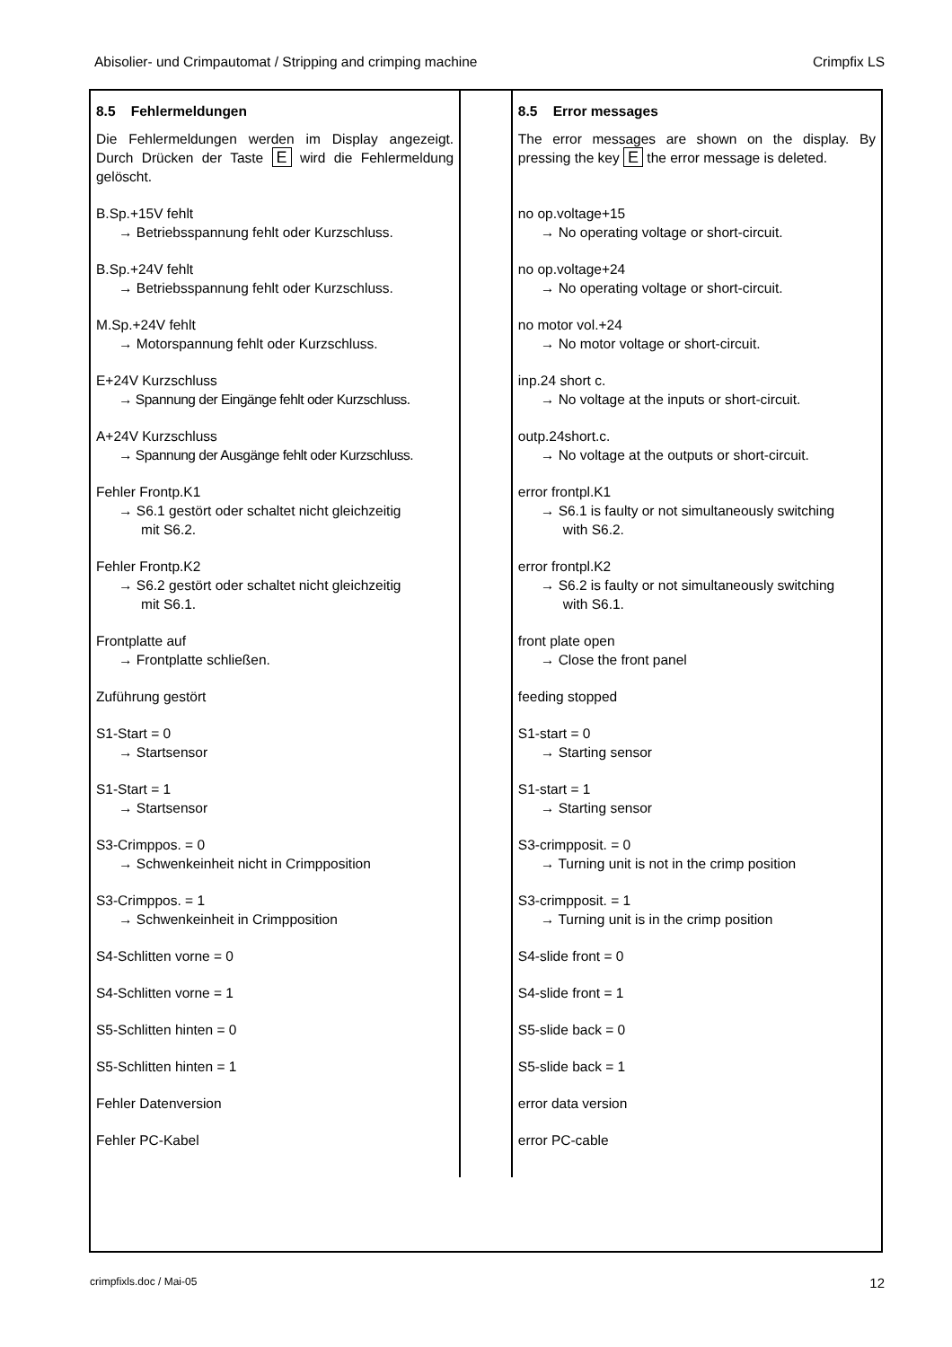Abisolier- und Crimpautomat / Stripping and crimping machine Crimpfix LS
8.5 Fehlermeldungen
Die Fehlermeldungen werden im Display angezeigt. Durch Drücken der Taste E wird die Fehlermeldung gelöscht.
B.Sp.+15V fehlt
→ Betriebsspannung fehlt oder Kurzschluss.
B.Sp.+24V fehlt
→ Betriebsspannung fehlt oder Kurzschluss.
M.Sp.+24V fehlt
→ Motorspannung fehlt oder Kurzschluss.
E+24V Kurzschluss
→ Spannung der Eingänge fehlt oder Kurzschluss.
A+24V Kurzschluss
→ Spannung der Ausgänge fehlt oder Kurzschluss.
Fehler Frontp.K1
→ S6.1 gestört oder schaltet nicht gleichzeitig
mit S6.2.
Fehler Frontp.K2
→ S6.2 gestört oder schaltet nicht gleichzeitig
mit S6.1.
Frontplatte auf
→ Frontplatte schließen.
Zuführung gestört
S1-Start = 0
→ Startsensor
S1-Start = 1
→ Startsensor
S3-Crimppos. = 0
→ Schwenkeinheit nicht in Crimpposition
S3-Crimppos. = 1
→ Schwenkeinheit in Crimpposition
S4-Schlitten vorne = 0
S4-Schlitten vorne = 1
S5-Schlitten hinten = 0
S5-Schlitten hinten = 1
Fehler Datenversion
Fehler PC-Kabel
8.5 Error messages
The error messages are shown on the display. By pressing the key E the error message is deleted.
no op.voltage+15
→ No operating voltage or short-circuit.
no op.voltage+24
→ No operating voltage or short-circuit.
no motor vol.+24
→ No motor voltage or short-circuit.
inp.24 short c.
→ No voltage at the inputs or short-circuit.
outp.24short.c.
→ No voltage at the outputs or short-circuit.
error frontpl.K1
→ S6.1 is faulty or not simultaneously switching
with S6.2.
error frontpl.K2
→ S6.2 is faulty or not simultaneously switching
with S6.1.
front plate open
→ Close the front panel
feeding stopped
S1-start = 0
→ Starting sensor
S1-start = 1
→ Starting sensor
S3-crimpposit. = 0
→ Turning unit is not in the crimp position
S3-crimpposit. = 1
→ Turning unit is in the crimp position
S4-slide front = 0
S4-slide front = 1
S5-slide back = 0
S5-slide back = 1
error data version
error PC-cable
crimpfixls.doc / Mai-05 12